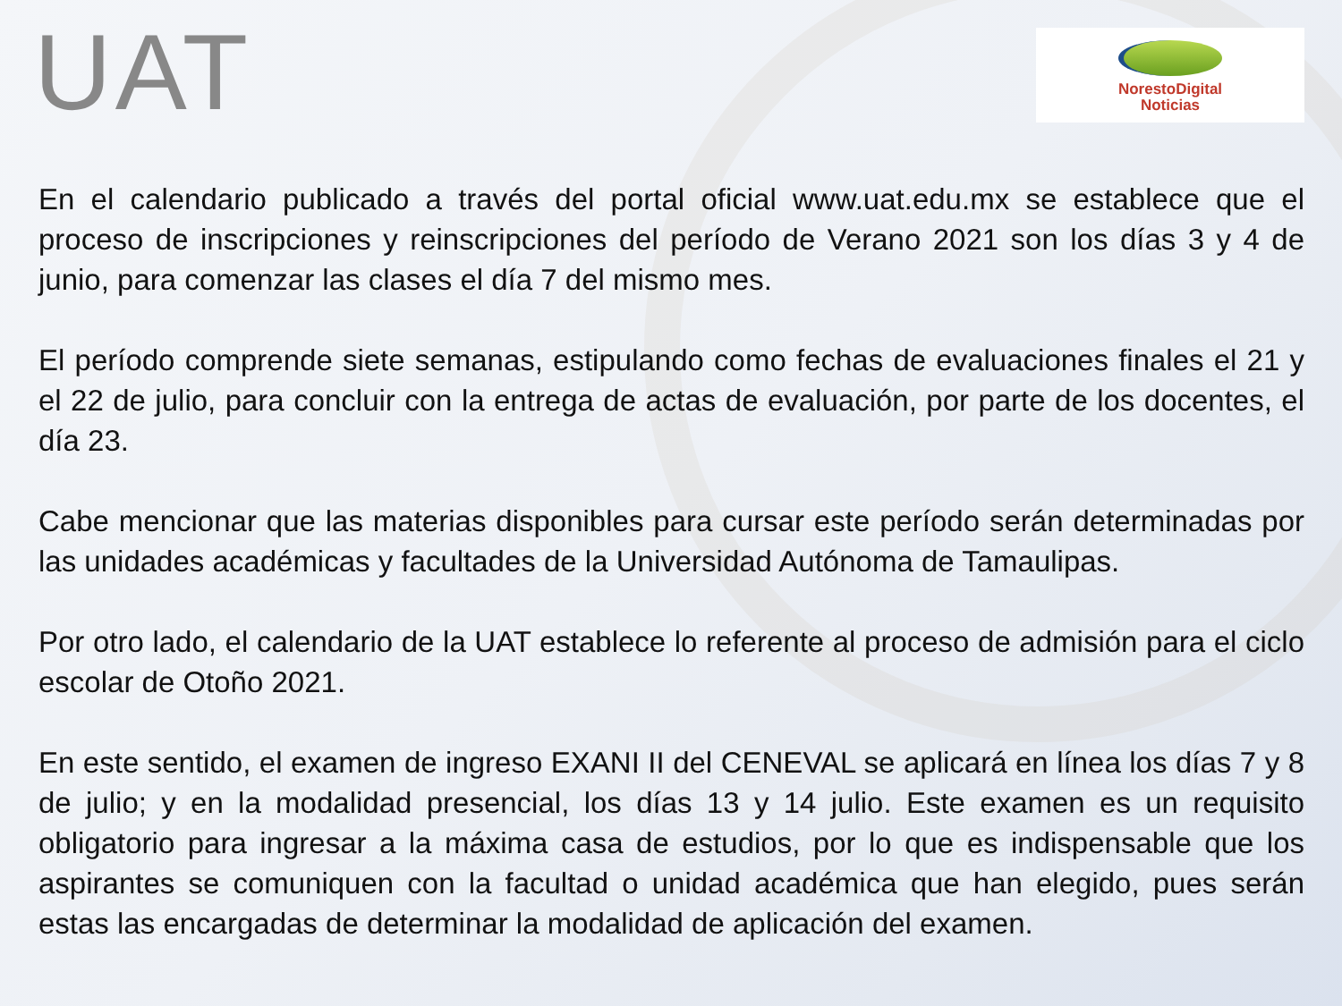UAT
NorestoDigital
Noticias
En el calendario publicado a través del portal oficial www.uat.edu.mx se establece que el proceso de inscripciones y reinscripciones del período de Verano 2021 son los días 3 y 4 de junio, para comenzar las clases el día 7 del mismo mes.
El período comprende siete semanas, estipulando como fechas de evaluaciones finales el 21 y el 22 de julio, para concluir con la entrega de actas de evaluación, por parte de los docentes, el día 23.
Cabe mencionar que las materias disponibles para cursar este período serán determinadas por las unidades académicas y facultades de la Universidad Autónoma de Tamaulipas.
Por otro lado, el calendario de la UAT establece lo referente al proceso de admisión para el ciclo escolar de Otoño 2021.
En este sentido, el examen de ingreso EXANI II del CENEVAL se aplicará en línea los días 7 y 8 de julio; y en la modalidad presencial, los días 13 y 14 julio. Este examen es un requisito obligatorio para ingresar a la máxima casa de estudios, por lo que es indispensable que los aspirantes se comuniquen con la facultad o unidad académica que han elegido, pues serán estas las encargadas de determinar la modalidad de aplicación del examen.